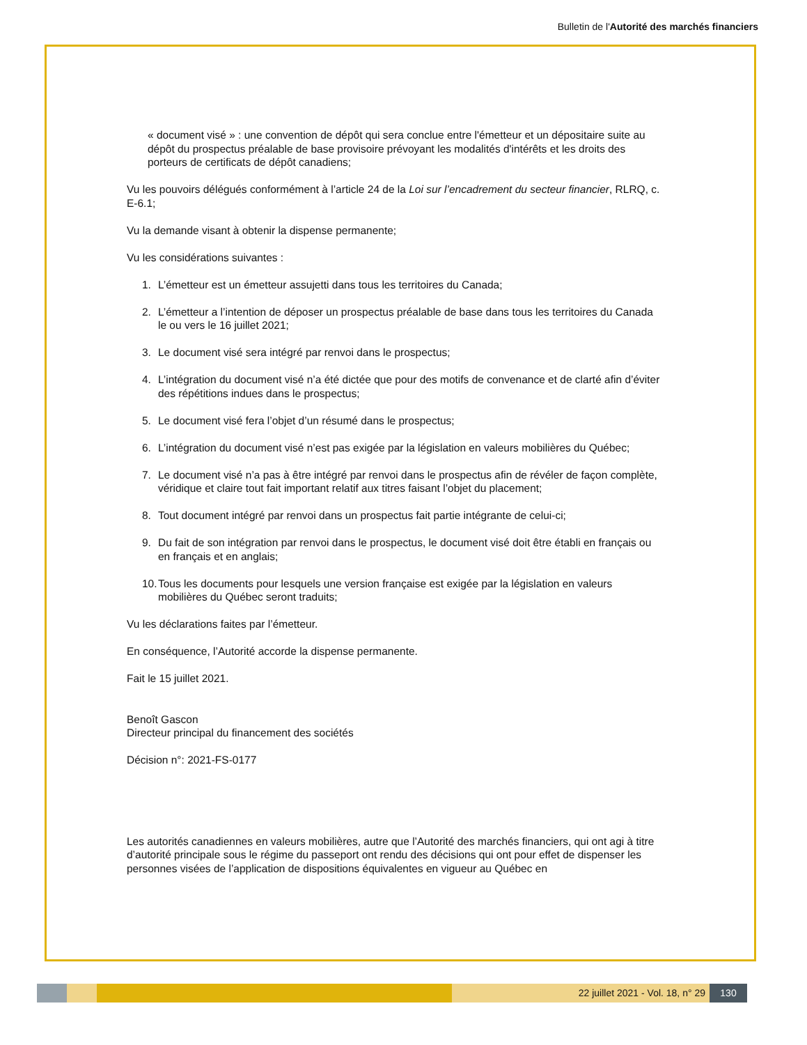Bulletin de l'Autorité des marchés financiers
« document visé » : une convention de dépôt qui sera conclue entre l'émetteur et un dépositaire suite au dépôt du prospectus préalable de base provisoire prévoyant les modalités d'intérêts et les droits des porteurs de certificats de dépôt canadiens;
Vu les pouvoirs délégués conformément à l’article 24 de la Loi sur l’encadrement du secteur financier, RLRQ, c. E-6.1;
Vu la demande visant à obtenir la dispense permanente;
Vu les considérations suivantes :
1. L’émetteur est un émetteur assujetti dans tous les territoires du Canada;
2. L’émetteur a l’intention de déposer un prospectus préalable de base dans tous les territoires du Canada le ou vers le 16 juillet 2021;
3. Le document visé sera intégré par renvoi dans le prospectus;
4. L’intégration du document visé n’a été dictée que pour des motifs de convenance et de clarté afin d’éviter des répétitions indues dans le prospectus;
5. Le document visé fera l’objet d’un résumé dans le prospectus;
6. L’intégration du document visé n’est pas exigée par la législation en valeurs mobilières du Québec;
7. Le document visé n’a pas à être intégré par renvoi dans le prospectus afin de révéler de façon complète, véridique et claire tout fait important relatif aux titres faisant l’objet du placement;
8. Tout document intégré par renvoi dans un prospectus fait partie intégrante de celui-ci;
9. Du fait de son intégration par renvoi dans le prospectus, le document visé doit être établi en français ou en français et en anglais;
10. Tous les documents pour lesquels une version française est exigée par la législation en valeurs mobilières du Québec seront traduits;
Vu les déclarations faites par l’émetteur.
En conséquence, l’Autorité accorde la dispense permanente.
Fait le 15 juillet 2021.
Benoît Gascon
Directeur principal du financement des sociétés
Décision n°: 2021-FS-0177
Les autorités canadiennes en valeurs mobilières, autre que l’Autorité des marchés financiers, qui ont agi à titre d’autorité principale sous le régime du passeport ont rendu des décisions qui ont pour effet de dispenser les personnes visées de l’application de dispositions équivalentes en vigueur au Québec en
22 juillet 2021 - Vol. 18, n° 29
130